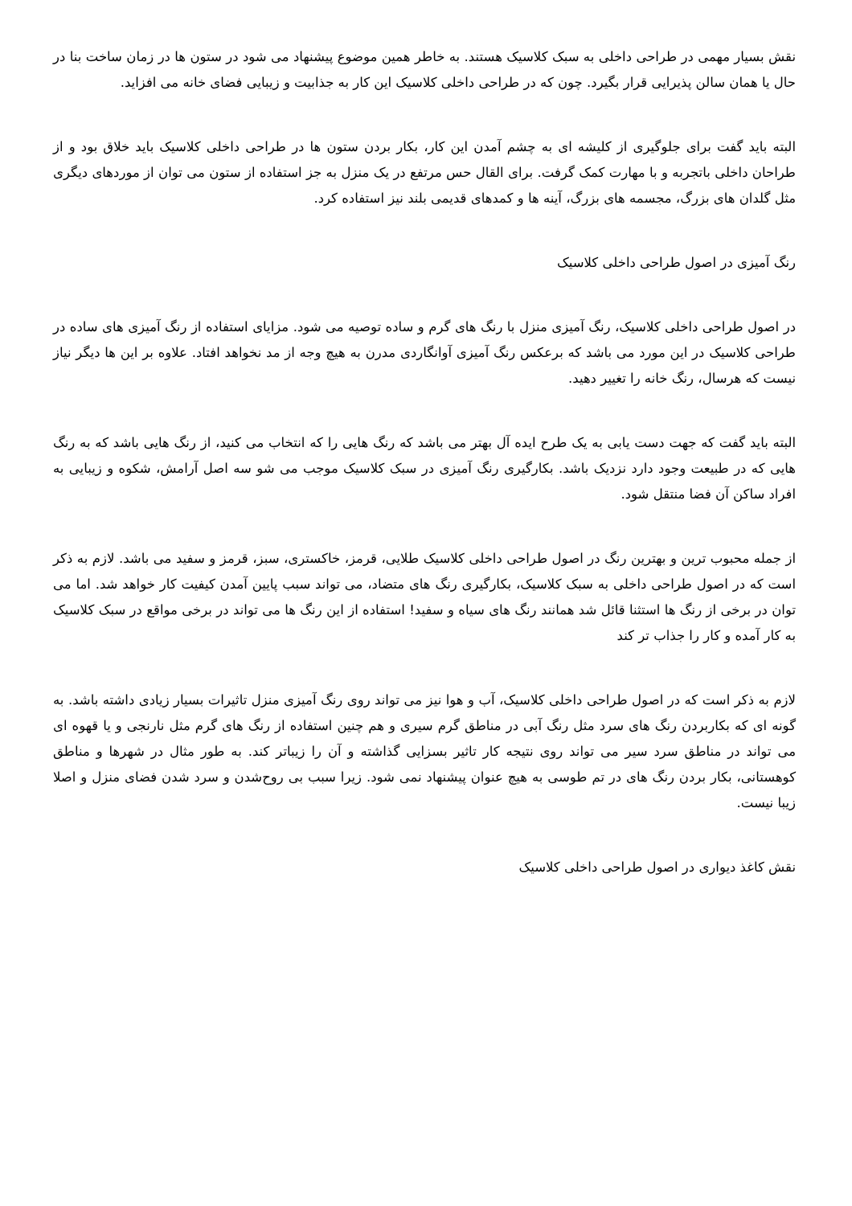نقش بسیار مهمی در طراحی داخلی به سبک کلاسیک هستند. به خاطر همین موضوع پیشنهاد می شود در ستون ها در زمان ساخت بنا در حال یا همان سالن پذیرایی قرار بگیرد. چون که در طراحی داخلی کلاسیک این کار به جذابیت و زیبایی فضای خانه می افزاید.
البته باید گفت برای جلوگیری از کلیشه ای به چشم آمدن این کار، بکار بردن ستون ها در طراحی داخلی کلاسیک باید خلاق بود و از طراحان داخلی باتجربه و با مهارت کمک گرفت. برای القال حس مرتفع در یک منزل به جز استفاده از ستون می توان از موردهای دیگری مثل گلدان های بزرگ، مجسمه های بزرگ، آینه ها و کمدهای قدیمی بلند نیز استفاده کرد.
رنگ آمیزی در اصول طراحی داخلی کلاسیک
در اصول طراحی داخلی کلاسیک، رنگ آمیزی منزل با رنگ های گرم و ساده توصیه می شود. مزایای استفاده از رنگ آمیزی های ساده در طراحی کلاسیک در این مورد می باشد که برعکس رنگ آمیزی آوانگاردی مدرن به هیچ وجه از مد نخواهد افتاد. علاوه بر این ها دیگر نیاز نیست که هرسال، رنگ خانه را تغییر دهید.
البته باید گفت که جهت دست یابی به یک طرح ایده آل بهتر می باشد که رنگ هایی را که انتخاب می کنید، از رنگ هایی باشد که به رنگ هایی که در طبیعت وجود دارد نزدیک باشد. بکارگیری رنگ آمیزی در سبک کلاسیک موجب می شو سه اصل آرامش، شکوه و زیبایی به افراد ساکن آن فضا منتقل شود.
از جمله محبوب ترین و بهترین رنگ در اصول طراحی داخلی کلاسیک طلایی، قرمز، خاکستری، سبز، قرمز و سفید می باشد. لازم به ذکر است که در اصول طراحی داخلی به سبک کلاسیک، بکارگیری رنگ های متضاد، می تواند سبب پایین آمدن کیفیت کار خواهد شد. اما می توان در برخی از رنگ ها استثنا قائل شد همانند رنگ های سیاه و سفید! استفاده از این رنگ ها می تواند در برخی مواقع در سبک کلاسیک به کار آمده و کار را جذاب تر کند
لازم به ذکر است که در اصول طراحی داخلی کلاسیک، آب و هوا نیز می تواند روی رنگ آمیزی منزل تاثیرات بسیار زیادی داشته باشد. به گونه ای که بکاربردن رنگ های سرد مثل رنگ آبی در مناطق گرم سیری و هم چنین استفاده از رنگ های گرم مثل نارنجی و یا قهوه ای می تواند در مناطق سرد سیر می تواند روی نتیجه کار تاثیر بسزایی گذاشته و آن را زیباتر کند. به طور مثال در شهرها و مناطق کوهستانی، بکار بردن رنگ های در تم طوسی به هیچ عنوان پیشنهاد نمی شود. زیرا سبب بی روح‌شدن و سرد شدن فضای منزل و اصلا زیبا نیست.
نقش کاغذ دیواری در اصول طراحی داخلی کلاسیک